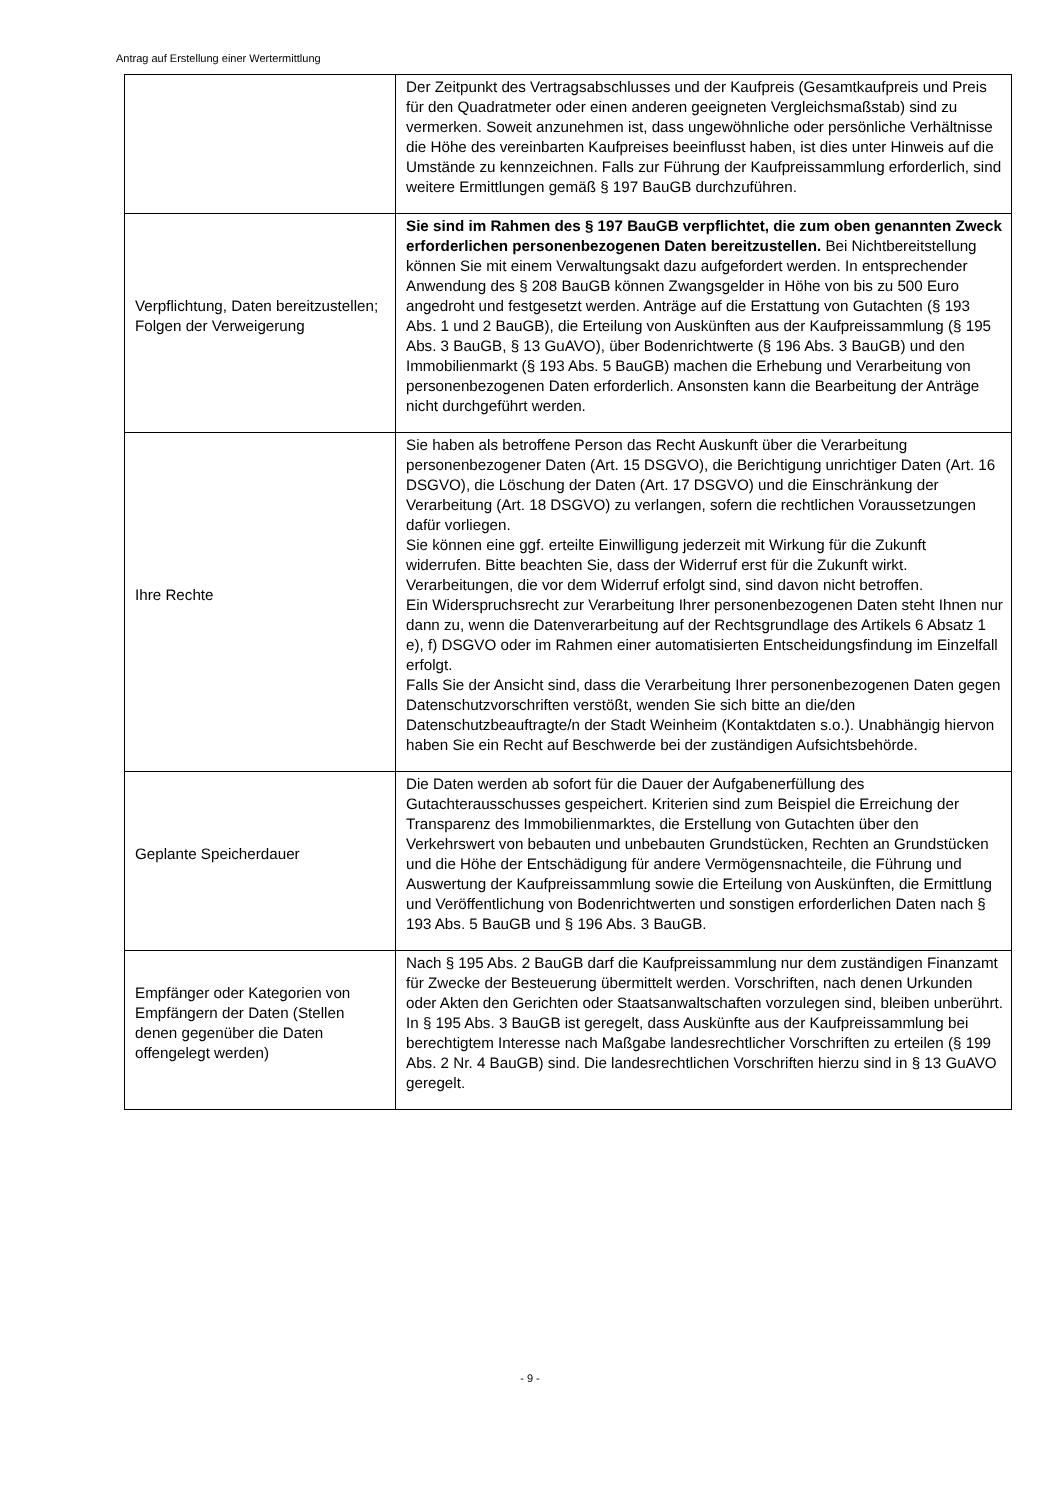Antrag auf Erstellung einer Wertermittlung
| | Der Zeitpunkt des Vertragsabschlusses und der Kaufpreis (Gesamtkaufpreis und Preis für den Quadratmeter oder einen anderen geeigneten Vergleichsmaßstab) sind zu vermerken. Soweit anzunehmen ist, dass ungewöhnliche oder persönliche Verhältnisse die Höhe des vereinbarten Kaufpreises beeinflusst haben, ist dies unter Hinweis auf die Umstände zu kennzeichnen. Falls zur Führung der Kaufpreissammlung erforderlich, sind weitere Ermittlungen gemäß § 197 BauGB durchzuführen. |
| Verpflichtung, Daten bereitzustellen; Folgen der Verweigerung | Sie sind im Rahmen des § 197 BauGB verpflichtet, die zum oben genannten Zweck erforderlichen personenbezogenen Daten bereitzustellen. Bei Nichtbereitstellung können Sie mit einem Verwaltungsakt dazu aufgefordert werden. In entsprechender Anwendung des § 208 BauGB können Zwangsgelder in Höhe von bis zu 500 Euro angedroht und festgesetzt werden. Anträge auf die Erstattung von Gutachten (§ 193 Abs. 1 und 2 BauGB), die Erteilung von Auskünften aus der Kaufpreissammlung (§ 195 Abs. 3 BauGB, § 13 GuAVO), über Bodenrichtwerte (§ 196 Abs. 3 BauGB) und den Immobilienmarkt (§ 193 Abs. 5 BauGB) machen die Erhebung und Verarbeitung von personenbezogenen Daten erforderlich. Ansonsten kann die Bearbeitung der Anträge nicht durchgeführt werden. |
| Ihre Rechte | Sie haben als betroffene Person das Recht Auskunft über die Verarbeitung personenbezogener Daten (Art. 15 DSGVO), die Berichtigung unrichtiger Daten (Art. 16 DSGVO), die Löschung der Daten (Art. 17 DSGVO) und die Einschränkung der Verarbeitung (Art. 18 DSGVO) zu verlangen, sofern die rechtlichen Voraussetzungen dafür vorliegen. Sie können eine ggf. erteilte Einwilligung jederzeit mit Wirkung für die Zukunft widerrufen. Bitte beachten Sie, dass der Widerruf erst für die Zukunft wirkt. Verarbeitungen, die vor dem Widerruf erfolgt sind, sind davon nicht betroffen. Ein Widerspruchsrecht zur Verarbeitung Ihrer personenbezogenen Daten steht Ihnen nur dann zu, wenn die Datenverarbeitung auf der Rechtsgrundlage des Artikels 6 Absatz 1 e), f) DSGVO oder im Rahmen einer automatisierten Entscheidungsfindung im Einzelfall erfolgt. Falls Sie der Ansicht sind, dass die Verarbeitung Ihrer personenbezogenen Daten gegen Datenschutzvorschriften verstößt, wenden Sie sich bitte an die/den Datenschutzbeauftragte/n der Stadt Weinheim (Kontaktdaten s.o.). Unabhängig hiervon haben Sie ein Recht auf Beschwerde bei der zuständigen Aufsichtsbehörde. |
| Geplante Speicherdauer | Die Daten werden ab sofort für die Dauer der Aufgabenerfüllung des Gutachterausschusses gespeichert. Kriterien sind zum Beispiel die Erreichung der Transparenz des Immobilienmarktes, die Erstellung von Gutachten über den Verkehrswert von bebauten und unbebauten Grundstücken, Rechten an Grundstücken und die Höhe der Entschädigung für andere Vermögensnachteile, die Führung und Auswertung der Kaufpreissammlung sowie die Erteilung von Auskünften, die Ermittlung und Veröffentlichung von Bodenrichtwerten und sonstigen erforderlichen Daten nach § 193 Abs. 5 BauGB und § 196 Abs. 3 BauGB. |
| Empfänger oder Kategorien von Empfängern der Daten (Stellen denen gegenüber die Daten offengelegt werden) | Nach § 195 Abs. 2 BauGB darf die Kaufpreissammlung nur dem zuständigen Finanzamt für Zwecke der Besteuerung übermittelt werden. Vorschriften, nach denen Urkunden oder Akten den Gerichten oder Staatsanwaltschaften vorzulegen sind, bleiben unberührt. In § 195 Abs. 3 BauGB ist geregelt, dass Auskünfte aus der Kaufpreissammlung bei berechtigtem Interesse nach Maßgabe landesrechtlicher Vorschriften zu erteilen (§ 199 Abs. 2 Nr. 4 BauGB) sind. Die landesrechtlichen Vorschriften hierzu sind in § 13 GuAVO geregelt. |
- 9 -